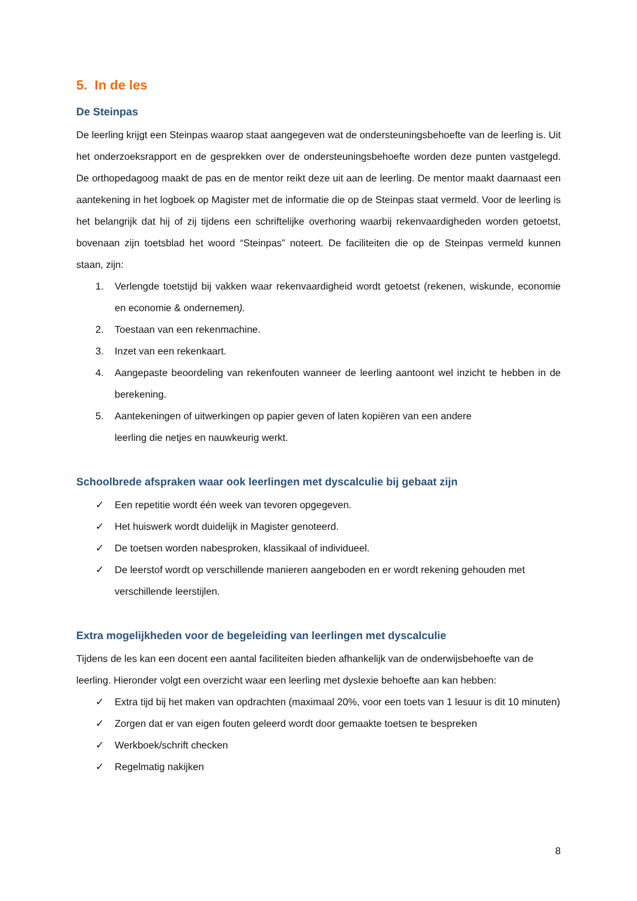5. In de les
De Steinpas
De leerling krijgt een Steinpas waarop staat aangegeven wat de ondersteuningsbehoefte van de leerling is. Uit het onderzoeksrapport en de gesprekken over de ondersteuningsbehoefte worden deze punten vastgelegd. De orthopedagoog maakt de pas en de mentor reikt deze uit aan de leerling. De mentor maakt daarnaast een aantekening in het logboek op Magister met de informatie die op de Steinpas staat vermeld. Voor de leerling is het belangrijk dat hij of zij tijdens een schriftelijke overhoring waarbij rekenvaardigheden worden getoetst, bovenaan zijn toetsblad het woord “Steinpas” noteert. De faciliteiten die op de Steinpas vermeld kunnen staan, zijn:
1. Verlengde toetstijd bij vakken waar rekenvaardigheid wordt getoetst (rekenen, wiskunde, economie en economie & ondernemen).
2. Toestaan van een rekenmachine.
3. Inzet van een rekenkaart.
4. Aangepaste beoordeling van rekenfouten wanneer de leerling aantoont wel inzicht te hebben in de berekening.
5. Aantekeningen of uitwerkingen op papier geven of laten kopiëren van een andere
leerling die netjes en nauwkeurig werkt.
Schoolbrede afspraken waar ook leerlingen met dyscalculie bij gebaat zijn
✓ Een repetitie wordt één week van tevoren opgegeven.
✓ Het huiswerk wordt duidelijk in Magister genoteerd.
✓ De toetsen worden nabesproken, klassikaal of individueel.
✓ De leerstof wordt op verschillende manieren aangeboden en er wordt rekening gehouden met verschillende leerstijlen.
Extra mogelijkheden voor de begeleiding van leerlingen met dyscalculie
Tijdens de les kan een docent een aantal faciliteiten bieden afhankelijk van de onderwijsbehoefte van de leerling. Hieronder volgt een overzicht waar een leerling met dyslexie behoefte aan kan hebben:
✓ Extra tijd bij het maken van opdrachten (maximaal 20%, voor een toets van 1 lesuur is dit 10 minuten)
✓ Zorgen dat er van eigen fouten geleerd wordt door gemaakte toetsen te bespreken
✓ Werkboek/schrift checken
✓ Regelmatig nakijken
8